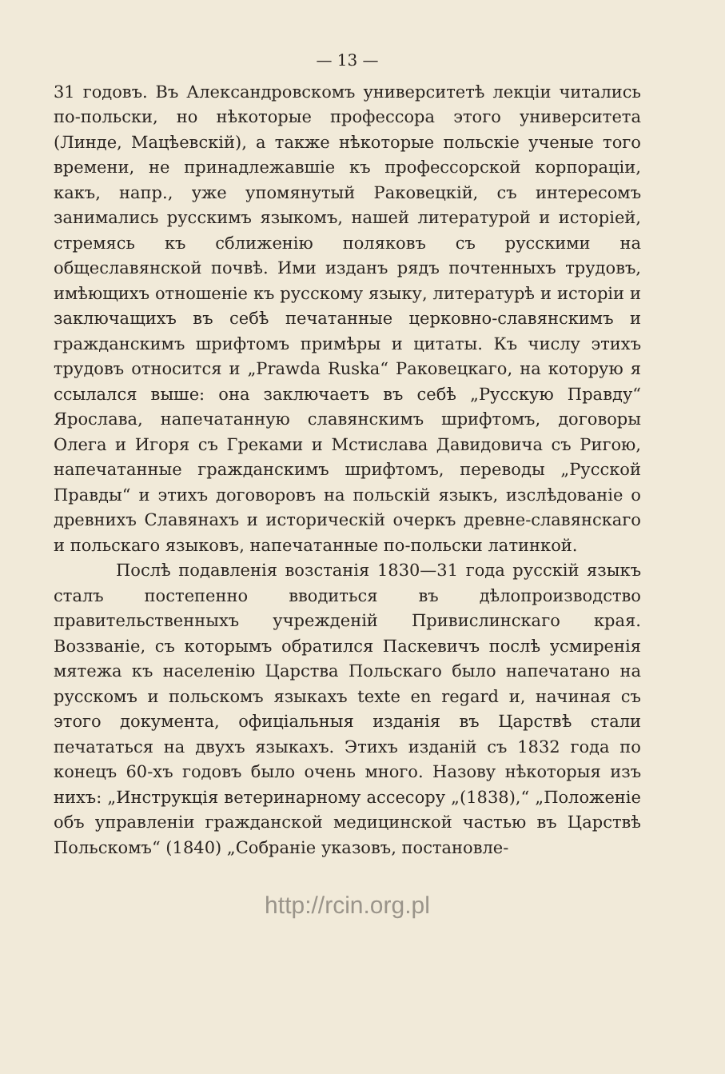— 13 —
31 годовъ. Въ Александровскомъ университетѣ лекціи читались по-польски, но нѣкоторые профессора этого университета (Линде, Мацѣевскій), а также нѣкоторые польскіе ученые того времени, не принадлежавшіе къ профессорской корпораціи, какъ, напр., уже упомянутый Раковецкій, съ интересомъ занимались русскимъ языкомъ, нашей литературой и исторіей, стремясь къ сближенію поляковъ съ русскими на общеславянской почвѣ. Ими изданъ рядъ почтенныхъ трудовъ, имѣющихъ отношеніе къ русскому языку, литературѣ и исторіи и заключащихъ въ себѣ печатанные церковно-славянскимъ и гражданскимъ шрифтомъ примѣры и цитаты. Къ числу этихъ трудовъ относится и „Prawda Ruska“ Раковецкаго, на которую я ссылался выше: она заключаетъ въ себѣ „Русскую Правду“ Ярослава, напечатанную славянскимъ шрифтомъ, договоры Олега и Игоря съ Греками и Мстислава Давидовича съ Ригою, напечатанные гражданскимъ шрифтомъ, переводы „Русской Правды“ и этихъ договоровъ на польскій языкъ, изслѣдованіе о древнихъ Славянахъ и историческій очеркъ древне-славянскаго и польскаго языковъ, напечатанные по-польски латинкой.
Послѣ подавленія возстанія 1830—31 года русскій языкъ сталъ постепенно вводиться въ дѣлопроизводство правительственныхъ учрежденій Привислинскаго края. Воззваніе, съ которымъ обратился Паскевичъ послѣ усмиренія мятежа къ населенію Царства Польскаго было напечатано на русскомъ и польскомъ языкахъ texte en regard и, начиная съ этого документа, офиціальныя изданія въ Царствѣ стали печататься на двухъ языкахъ. Этихъ изданій съ 1832 года по конецъ 60-хъ годовъ было очень много. Назову нѣкоторыя изъ нихъ: „Инструкція ветеринарному ассесору „(1838),“ „Положеніе объ управленіи гражданской медицинской частью въ Царствѣ Польскомъ“ (1840) „Собраніе указовъ, постановле-
http://rcin.org.pl